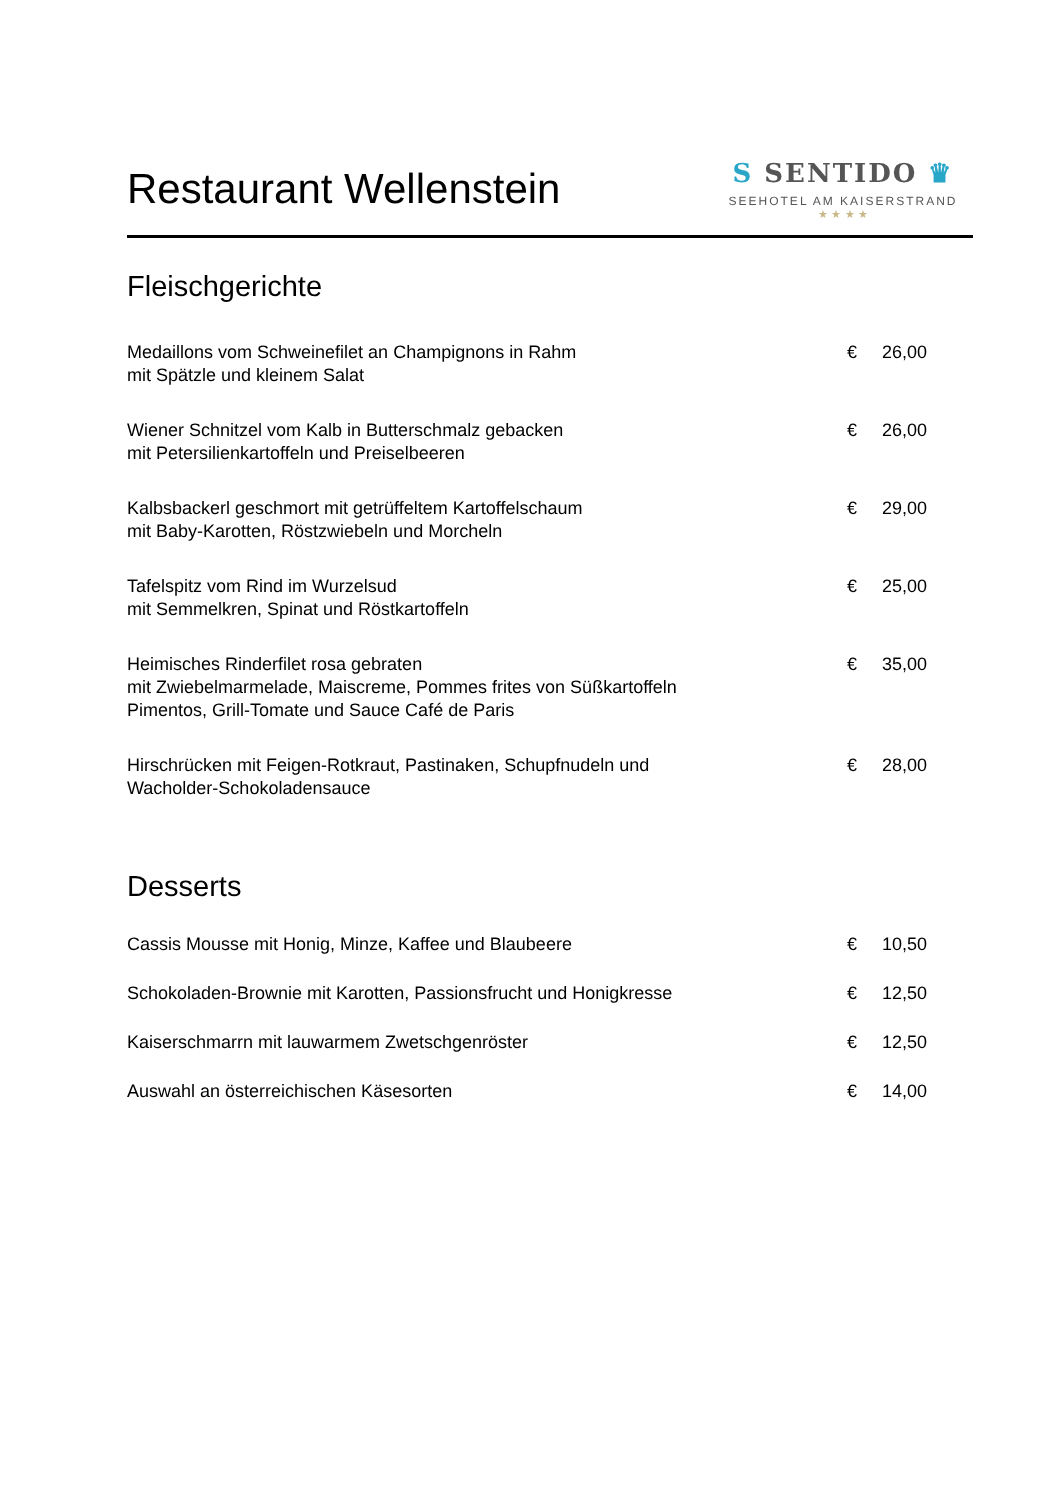Restaurant Wellenstein
S SENTIDO ♛
SEEHOTEL AM KAISERSTRAND
★ ★ ★ ★
Fleischgerichte
Medaillons vom Schweinefilet an Champignons in Rahm
mit Spätzle und kleinem Salat
€ 26,00
Wiener Schnitzel vom Kalb in Butterschmalz gebacken
mit Petersilienkartoffeln und Preiselbeeren
€ 26,00
Kalbsbackerl geschmort mit getrüffeltem Kartoffelschaum
mit Baby-Karotten, Röstzwiebeln und Morcheln
€ 29,00
Tafelspitz vom Rind im Wurzelsud
mit Semmelkren, Spinat und Röstkartoffeln
€ 25,00
Heimisches Rinderfilet rosa gebraten
mit Zwiebelmarmelade, Maiscreme, Pommes frites von Süßkartoffeln
Pimentos, Grill-Tomate und Sauce Café de Paris
€ 35,00
Hirschrücken mit Feigen-Rotkraut, Pastinaken, Schupfnudeln und
Wacholder-Schokoladensauce
€ 28,00
Desserts
Cassis Mousse mit Honig, Minze, Kaffee und Blaubeere
€ 10,50
Schokoladen-Brownie mit Karotten, Passionsfrucht und Honigkresse
€ 12,50
Kaiserschmarrn mit lauwarmem Zwetschgenröster
€ 12,50
Auswahl an österreichischen Käsesorten
€ 14,00